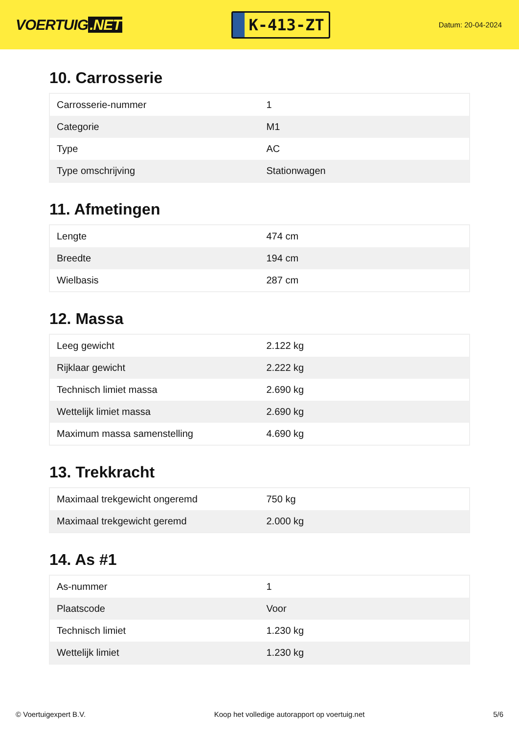VOERTUIG.NET
K-413-ZT
Datum: 20-04-2024
10. Carrosserie
| Carrosserie-nummer | 1 |
| Categorie | M1 |
| Type | AC |
| Type omschrijving | Stationwagen |
11. Afmetingen
| Lengte | 474 cm |
| Breedte | 194 cm |
| Wielbasis | 287 cm |
12. Massa
| Leeg gewicht | 2.122 kg |
| Rijklaar gewicht | 2.222 kg |
| Technisch limiet massa | 2.690 kg |
| Wettelijk limiet massa | 2.690 kg |
| Maximum massa samenstelling | 4.690 kg |
13. Trekkracht
| Maximaal trekgewicht ongeremd | 750 kg |
| Maximaal trekgewicht geremd | 2.000 kg |
14. As #1
| As-nummer | 1 |
| Plaatscode | Voor |
| Technisch limiet | 1.230 kg |
| Wettelijk limiet | 1.230 kg |
© Voertuigexpert B.V. Koop het volledige autorapport op voertuig.net 5/6